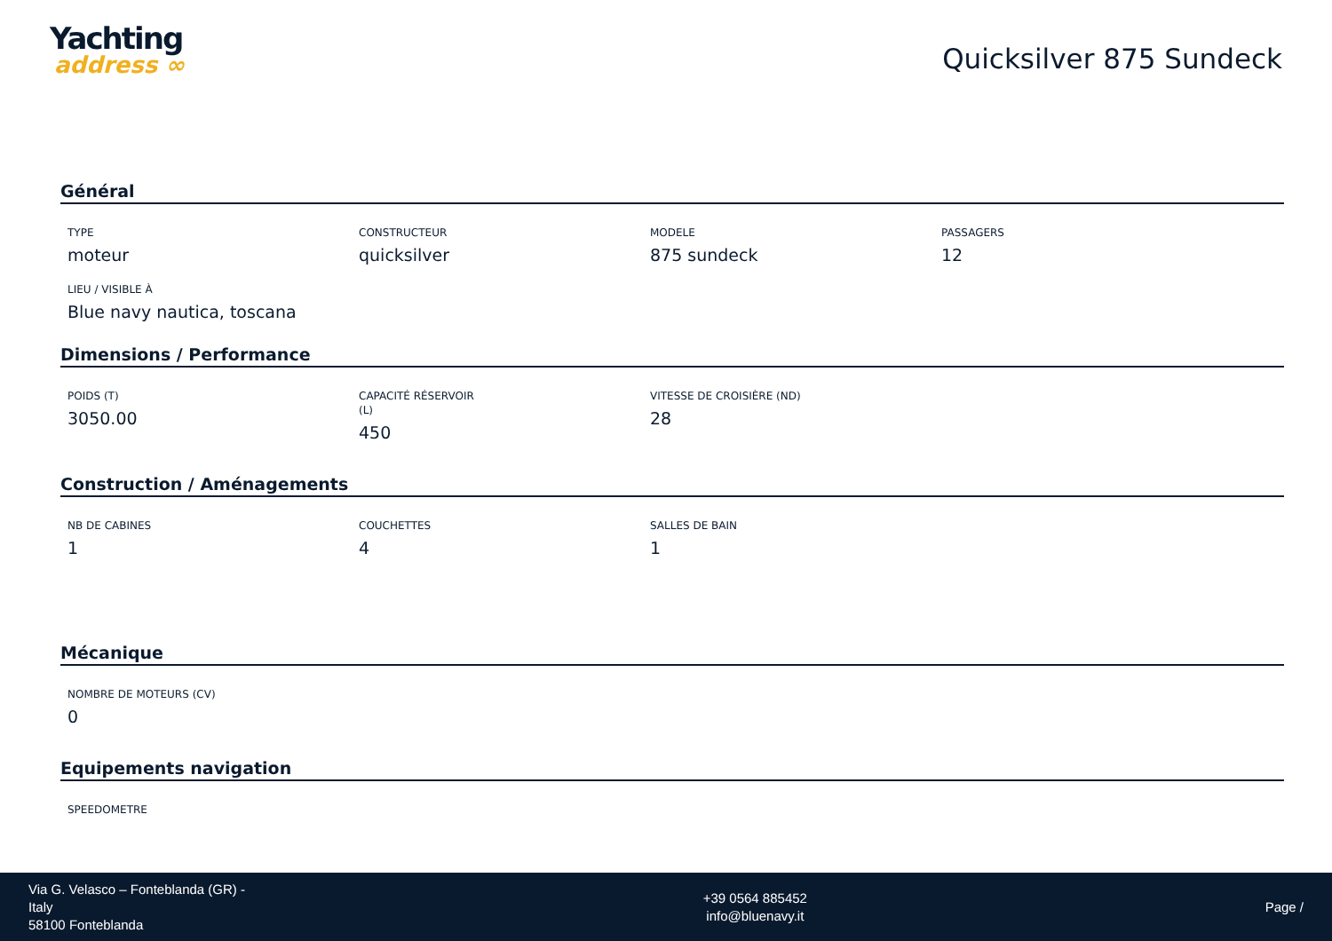Yachting
address ∞
Quicksilver 875 Sundeck
Général
TYPE
moteur
CONSTRUCTEUR
quicksilver
MODELE
875 sundeck
PASSAGERS
12
LIEU / VISIBLE À
Blue navy nautica, toscana
Dimensions / Performance
POIDS (T)
3050.00
CAPACITÉ RÉSERVOIR
(L)
450
VITESSE DE CROISIÈRE (ND)
28
Construction / Aménagements
NB DE CABINES
1
COUCHETTES
4
SALLES DE BAIN
1
Mécanique
NOMBRE DE MOTEURS (CV)
0
Equipements navigation
SPEEDOMETRE
Via G. Velasco – Fonteblanda (GR) -
Italy
58100 Fonteblanda
+39 0564 885452
info@bluenavy.it
Page /